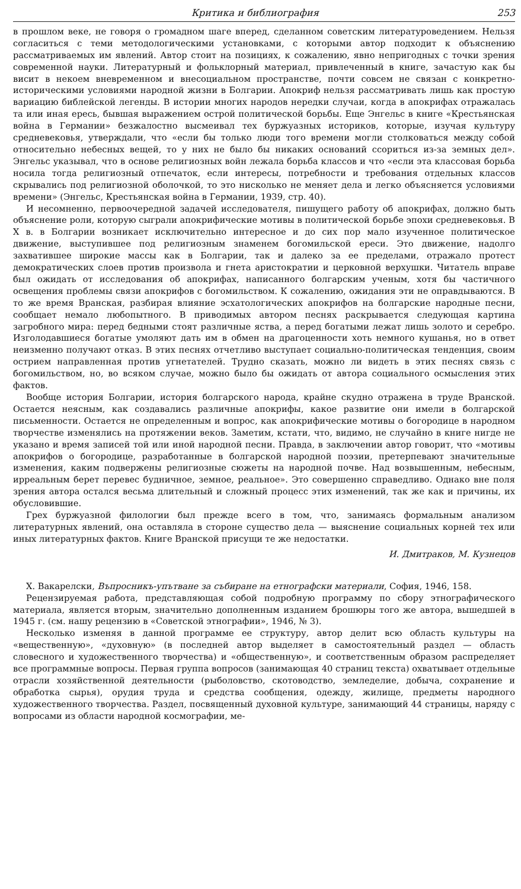Критика и библиография 253
в прошлом веке, не говоря о громадном шаге вперед, сделанном советским литературоведением. Нельзя согласиться с теми методологическими установками, с которыми автор подходит к объяснению рассматриваемых им явлений. Автор стоит на позициях, к сожалению, явно непригодных с точки зрения современной науки. Литературный и фольклорный материал, привлеченный в книге, зачастую как бы висит в некоем вневременном и внесоциальном пространстве, почти совсем не связан с конкретно-историческими условиями народной жизни в Болгарии. Апокриф нельзя рассматривать лишь как простую вариацию библейской легенды. В истории многих народов нередки случаи, когда в апокрифах отражалась та или иная ересь, бывшая выражением острой политической борьбы. Еще Энгельс в книге «Крестьянская война в Германии» безжалостно высмеивал тех буржуазных историков, которые, изучая культуру средневековья, утверждали, что «если бы только люди того времени могли столковаться между собой относительно небесных вещей, то у них не было бы никаких оснований ссориться из-за земных дел». Энгельс указывал, что в основе религиозных войн лежала борьба классов и что «если эта классовая борьба носила тогда религиозный отпечаток, если интересы, потребности и требования отдельных классов скрывались под религиозной оболочкой, то это нисколько не меняет дела и легко объясняется условиями времени» (Энгельс, Крестьянская война в Германии, 1939, стр. 40).
И несомненно, первоочередной задачей исследователя, пишущего работу об апокрифах, должно быть объяснение роли, которую сыграли апокрифические мотивы в политической борьбе эпохи средневековья. В X в. в Болгарии возникает исключительно интересное и до сих пор мало изученное политическое движение, выступившее под религиозным знаменем богомильской ереси. Это движение, надолго захватившее широкие массы как в Болгарии, так и далеко за ее пределами, отражало протест демократических слоев против произвола и гнета аристократии и церковной верхушки. Читатель вправе был ожидать от исследования об апокрифах, написанного болгарским ученым, хотя бы частичного освещения проблемы связи апокрифов с богомильством. К сожалению, ожидания эти не оправдываются. В то же время Вранская, разбирая влияние эсхатологических апокрифов на болгарские народные песни, сообщает немало любопытного. В приводимых автором песнях раскрывается следующая картина загробного мира: перед бедными стоят различные яства, а перед богатыми лежат лишь золото и серебро. Изголодавшиеся богатые умоляют дать им в обмен на драгоценности хоть немного кушанья, но в ответ неизменно получают отказ. В этих песнях отчетливо выступает социально-политическая тенденция, своим острием направленная против угнетателей. Трудно сказать, можно ли видеть в этих песнях связь с богомильством, но, во всяком случае, можно было бы ожидать от автора социального осмысления этих фактов.
Вообще история Болгарии, история болгарского народа, крайне скудно отражена в труде Вранской. Остается неясным, как создавались различные апокрифы, какое развитие они имели в болгарской письменности. Остается не определенным и вопрос, как апокрифические мотивы о богородице в народном творчестве изменялись на протяжении веков. Заметим, кстати, что, видимо, не случайно в книге нигде не указано и время записей той или иной народной песни. Правда, в заключении автор говорит, что «мотивы апокрифов о богородице, разработанные в болгарской народной поэзии, претерпевают значительные изменения, каким подвержены религиозные сюжеты на народной почве. Над возвышенным, небесным, ирреальным берет перевес будничное, земное, реальное». Это совершенно справедливо. Однако вне поля зрения автора остался весьма длительный и сложный процесс этих изменений, так же как и причины, их обусловившие.
Грех буржуазной филологии был прежде всего в том, что, занимаясь формальным анализом литературных явлений, она оставляла в стороне существо дела — выяснение социальных корней тех или иных литературных фактов. Книге Вранской присущи те же недостатки.
И. Дмитраков, М. Кузнецов
Х. Вакарелски, Въпросникъ-упътване за събиране на етнографски материали, София, 1946, 158.
Рецензируемая работа, представляющая собой подробную программу по сбору этнографического материала, является вторым, значительно дополненным изданием брошюры того же автора, вышедшей в 1945 г. (см. нашу рецензию в «Советской этнографии», 1946, № 3).
Несколько изменяя в данной программе ее структуру, автор делит всю область культуры на «вещественную», «духовную» (в последней автор выделяет в самостоятельный раздел — область словесного и художественного творчества) и «общественную», и соответственным образом распределяет все программные вопросы. Первая группа вопросов (занимающая 40 страниц текста) охватывает отдельные отрасли хозяйственной деятельности (рыболовство, скотоводство, земледелие, добыча, сохранение и обработка сырья), орудия труда и средства сообщения, одежду, жилище, предметы народного художественного творчества. Раздел, посвященный духовной культуре, занимающий 44 страницы, наряду с вопросами из области народной космографии, ме-